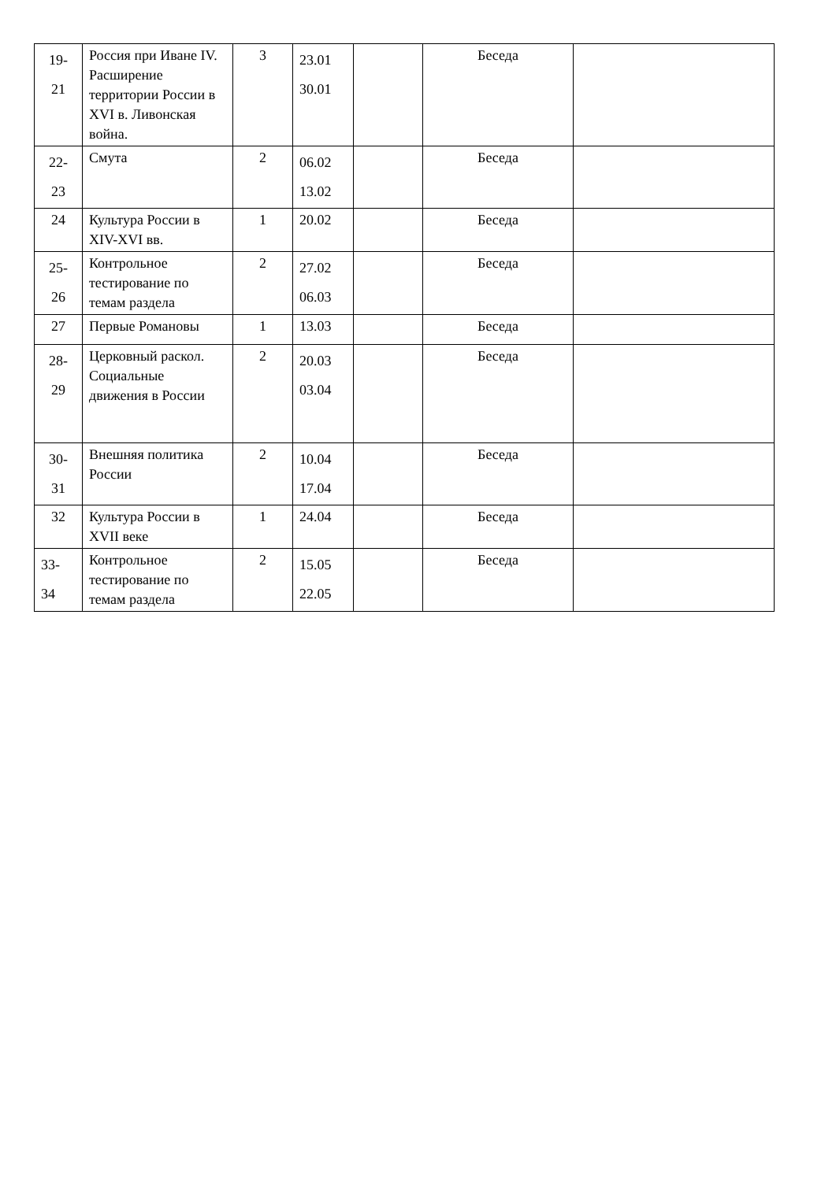| 19- 21 | Россия при Иване IV. Расширение территории России в XVI в. Ливонская война. | 3 | 23.01 30.01 | | Беседа | |
| 22- 23 | Смута | 2 | 06.02 13.02 | | Беседа | |
| 24 | Культура России в XIV-XVI вв. | 1 | 20.02 | | Беседа | |
| 25- 26 | Контрольное тестирование по темам раздела | 2 | 27.02 06.03 | | Беседа | |
| 27 | Первые Романовы | 1 | 13.03 | | Беседа | |
| 28- 29 | Церковный раскол. Социальные движения в России | 2 | 20.03 03.04 | | Беседа | |
| 30- 31 | Внешняя политика России | 2 | 10.04 17.04 | | Беседа | |
| 32 | Культура России в XVII веке | 1 | 24.04 | | Беседа | |
| 33- 34 | Контрольное тестирование по темам раздела | 2 | 15.05 22.05 | | Беседа | |